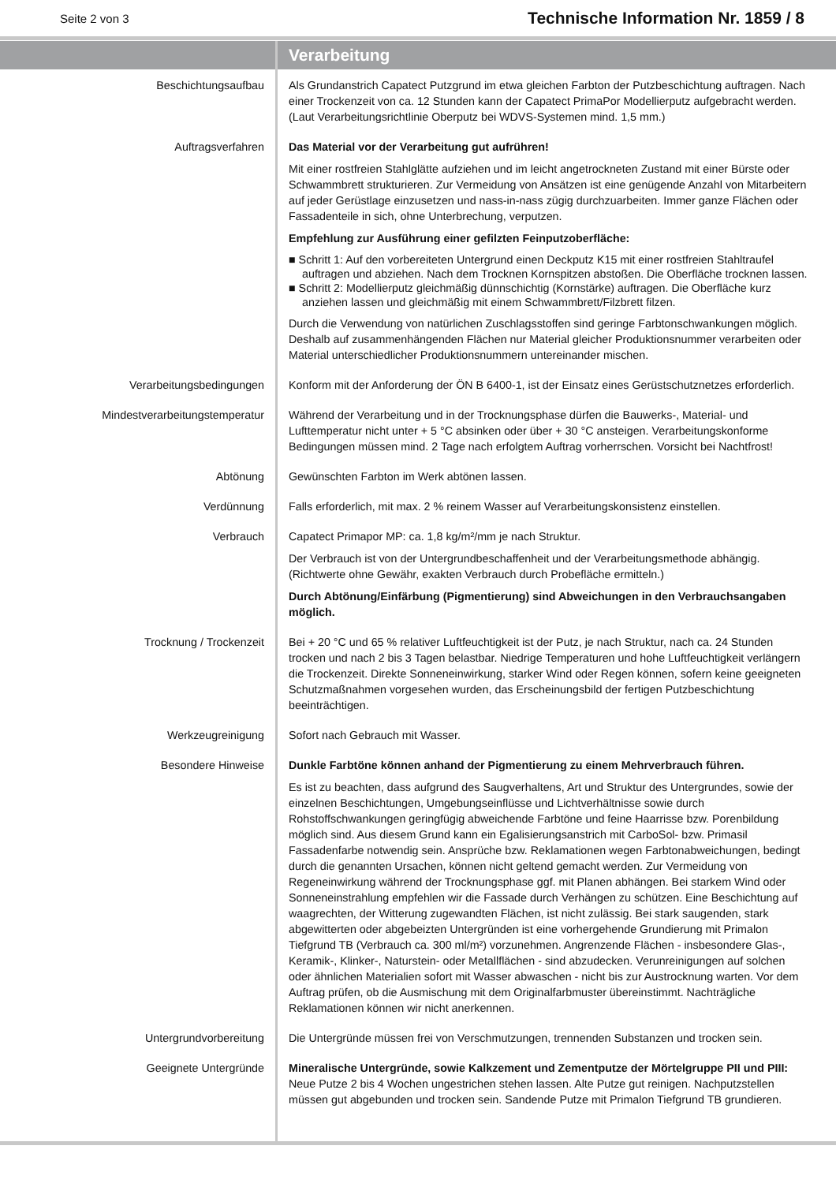Seite 2 von 3 Technische Information Nr. 1859 / 8
Verarbeitung
Beschichtungsaufbau Als Grundanstrich Capatect Putzgrund im etwa gleichen Farbton der Putzbeschichtung auftragen. Nach einer Trockenzeit von ca. 12 Stunden kann der Capatect PrimaPor Modellierputz aufgebracht werden. (Laut Verarbeitungsrichtlinie Oberputz bei WDVS-Systemen mind. 1,5 mm.)
Auftragsverfahren Das Material vor der Verarbeitung gut aufrühren!
Mit einer rostfreien Stahlglätte aufziehen und im leicht angetrockneten Zustand mit einer Bürste oder Schwammbrett strukturieren. Zur Vermeidung von Ansätzen ist eine genügende Anzahl von Mitarbeitern auf jeder Gerüstlage einzusetzen und nass-in-nass zügig durchzuarbeiten. Immer ganze Flächen oder Fassadenteile in sich, ohne Unterbrechung, verputzen.
Empfehlung zur Ausführung einer gefilzten Feinputzoberfläche:
■ Schritt 1: Auf den vorbereiteten Untergrund einen Deckputz K15 mit einer rostfreien Stahltraufel auftragen und abziehen. Nach dem Trocknen Kornspitzen abstoßen. Die Oberfläche trocknen lassen.
■ Schritt 2: Modellierputz gleichmäßig dünnschichtig (Kornstärke) auftragen. Die Oberfläche kurz anziehen lassen und gleichmäßig mit einem Schwammbrett/Filzbrett filzen.
Durch die Verwendung von natürlichen Zuschlagsstoffen sind geringe Farbtonschwankungen möglich. Deshalb auf zusammenhängenden Flächen nur Material gleicher Produktionsnummer verarbeiten oder Material unterschiedlicher Produktionsnummern untereinander mischen.
Verarbeitungsbedingungen Konform mit der Anforderung der ÖN B 6400-1, ist der Einsatz eines Gerüstschutznetzes erforderlich.
Mindestverarbeitungstemperatur Während der Verarbeitung und in der Trocknungsphase dürfen die Bauwerks-, Material- und Lufttemperatur nicht unter + 5 °C absinken oder über + 30 °C ansteigen. Verarbeitungskonforme Bedingungen müssen mind. 2 Tage nach erfolgtem Auftrag vorherrschen. Vorsicht bei Nachtfrost!
Abtönung Gewünschten Farbton im Werk abtönen lassen.
Verdünnung Falls erforderlich, mit max. 2 % reinem Wasser auf Verarbeitungskonsistenz einstellen.
Verbrauch Capatect Primapor MP: ca. 1,8 kg/m²/mm je nach Struktur.
Der Verbrauch ist von der Untergrundbeschaffenheit und der Verarbeitungsmethode abhängig. (Richtwerte ohne Gewähr, exakten Verbrauch durch Probefläche ermitteln.)
Durch Abtönung/Einfärbung (Pigmentierung) sind Abweichungen in den Verbrauchsangaben möglich.
Trocknung / Trockenzeit Bei + 20 °C und 65 % relativer Luftfeuchtigkeit ist der Putz, je nach Struktur, nach ca. 24 Stunden trocken und nach 2 bis 3 Tagen belastbar. Niedrige Temperaturen und hohe Luftfeuchtigkeit verlängern die Trockenzeit. Direkte Sonneneinwirkung, starker Wind oder Regen können, sofern keine geeigneten Schutzmaßnahmen vorgesehen wurden, das Erscheinungsbild der fertigen Putzbeschichtung beeinträchtigen.
Werkzeugreinigung Sofort nach Gebrauch mit Wasser.
Besondere Hinweise Dunkle Farbtöne können anhand der Pigmentierung zu einem Mehrverbrauch führen.
Es ist zu beachten, dass aufgrund des Saugverhaltens, Art und Struktur des Untergrundes, sowie der einzelnen Beschichtungen, Umgebungseinflüsse und Lichtverhältnisse sowie durch Rohstoffschwankungen geringfügig abweichende Farbtöne und feine Haarrisse bzw. Porenbildung möglich sind. Aus diesem Grund kann ein Egalisierungsanstrich mit CarboSol- bzw. Primasil Fassadenfarbe notwendig sein. Ansprüche bzw. Reklamationen wegen Farbtonabweichungen, bedingt durch die genannten Ursachen, können nicht geltend gemacht werden. Zur Vermeidung von Regeneinwirkung während der Trocknungsphase ggf. mit Planen abhängen. Bei starkem Wind oder Sonneneinstrahlung empfehlen wir die Fassade durch Verhängen zu schützen. Eine Beschichtung auf waagrechten, der Witterung zugewandten Flächen, ist nicht zulässig. Bei stark saugenden, stark abgewitterten oder abgebeizten Untergründen ist eine vorhergehende Grundierung mit Primalon Tiefgrund TB (Verbrauch ca. 300 ml/m²) vorzunehmen. Angrenzende Flächen - insbesondere Glas-, Keramik-, Klinker-, Naturstein- oder Metallflächen - sind abzudecken. Verunreinigungen auf solchen oder ähnlichen Materialien sofort mit Wasser abwaschen - nicht bis zur Austrocknung warten. Vor dem Auftrag prüfen, ob die Ausmischung mit dem Originalfarbmuster übereinstimmt. Nachträgliche Reklamationen können wir nicht anerkennen.
Untergrundvorbereitung Die Untergründe müssen frei von Verschmutzungen, trennenden Substanzen und trocken sein.
Geeignete Untergründe Mineralische Untergründe, sowie Kalkzement und Zementputze der Mörtelgruppe PII und PIII:
Neue Putze 2 bis 4 Wochen ungestrichen stehen lassen. Alte Putze gut reinigen. Nachputzstellen müssen gut abgebunden und trocken sein. Sandende Putze mit Primalon Tiefgrund TB grundieren.